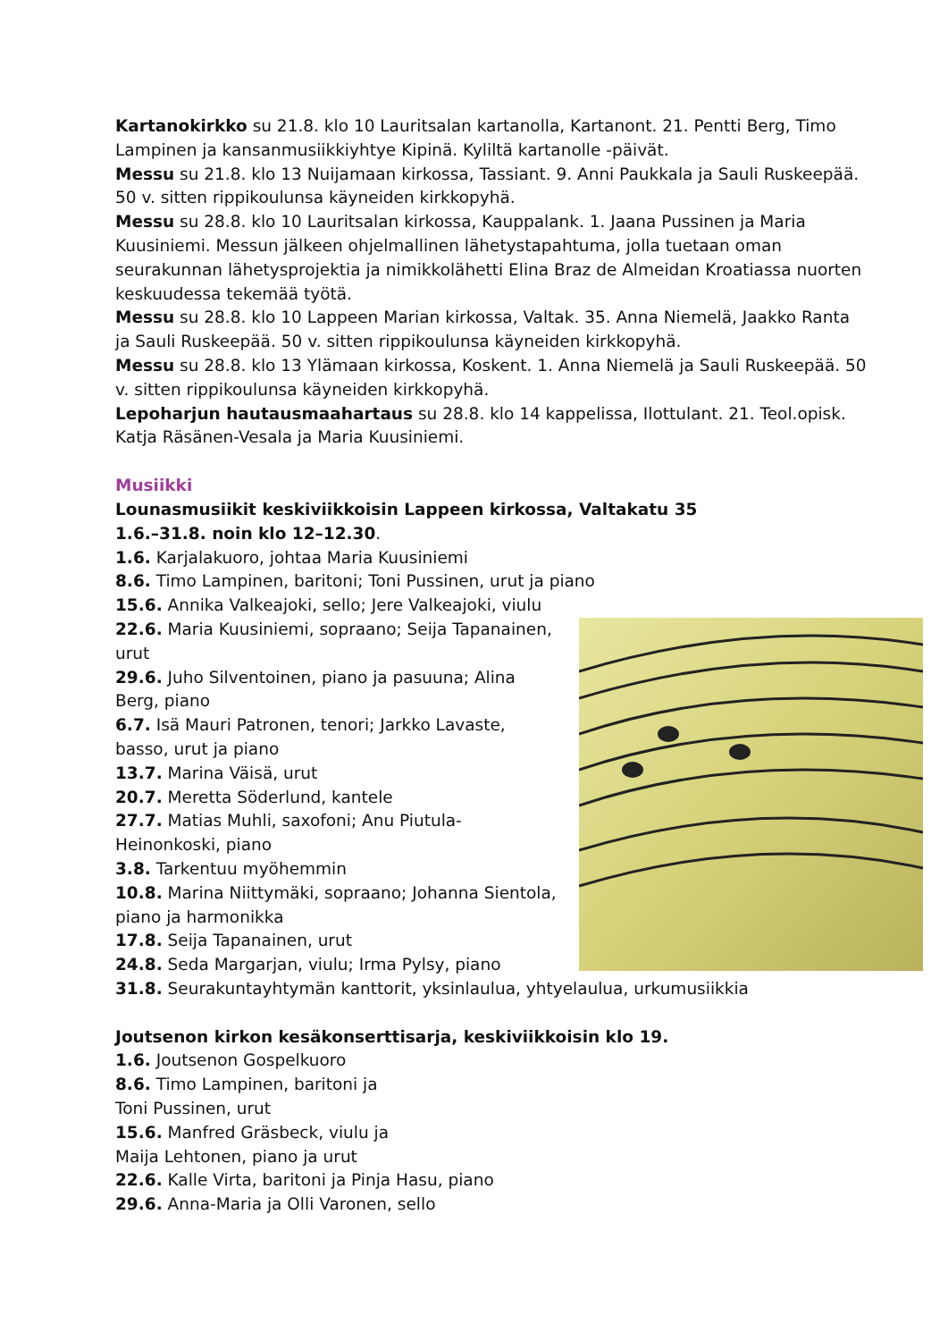Kartanokirkko su 21.8. klo 10 Lauritsalan kartanolla, Kartanont. 21. Pentti Berg, Timo Lampinen ja kansanmusiikkiyhtye Kipinä. Kyliltä kartanolle -päivät.
Messu su 21.8. klo 13 Nuijamaan kirkossa, Tassiant. 9. Anni Paukkala ja Sauli Ruskeepää. 50 v. sitten rippikoulunsa käyneiden kirkkopyhä.
Messu su 28.8. klo 10 Lauritsalan kirkossa, Kauppalank. 1. Jaana Pussinen ja Maria Kuusiniemi. Messun jälkeen ohjelmallinen lähetystapahtuma, jolla tuetaan oman seurakunnan lähetysprojektia ja nimikkolähetti Elina Braz de Almeidan Kroatiassa nuorten keskuudessa tekemää työtä.
Messu su 28.8. klo 10 Lappeen Marian kirkossa, Valtak. 35. Anna Niemelä, Jaakko Ranta ja Sauli Ruskeepää. 50 v. sitten rippikoulunsa käyneiden kirkkopyhä.
Messu su 28.8. klo 13 Ylämaan kirkossa, Koskent. 1. Anna Niemelä ja Sauli Ruskeepää. 50 v. sitten rippikoulunsa käyneiden kirkkopyhä.
Lepoharjun hautausmaahartaus su 28.8. klo 14 kappelissa, Ilottulant. 21. Teol.opisk. Katja Räsänen-Vesala ja Maria Kuusiniemi.
Musiikki
Lounasmusiikit keskiviikkoisin Lappeen kirkossa, Valtakatu 35
1.6.–31.8. noin klo 12–12.30.
1.6. Karjalakuoro, johtaa Maria Kuusiniemi
8.6. Timo Lampinen, baritoni; Toni Pussinen, urut ja piano
15.6. Annika Valkeajoki, sello; Jere Valkeajoki, viulu
22.6. Maria Kuusiniemi, sopraano; Seija Tapanainen, urut
29.6. Juho Silventoinen, piano ja pasuuna; Alina Berg, piano
6.7. Isä Mauri Patronen, tenori; Jarkko Lavaste, basso, urut ja piano
13.7. Marina Väisä, urut
20.7. Meretta Söderlund, kantele
27.7. Matias Muhli, saxofoni; Anu Piutula-Heinonkoski, piano
3.8. Tarkentuu myöhemmin
10.8. Marina Niittymäki, sopraano; Johanna Sientola, piano ja harmonikka
17.8. Seija Tapanainen, urut
24.8. Seda Margarjan, viulu; Irma Pylsy, piano
31.8. Seurakuntayhtymän kanttorit, yksinlaulua, yhtyelaulua, urkumusiikkia
Joutsenon kirkon kesäkonserttisarja, keskiviikkoisin klo 19.
1.6. Joutsenon Gospelkuoro
8.6. Timo Lampinen, baritoni ja
Toni Pussinen, urut
15.6. Manfred Gräsbeck, viulu ja
Maija Lehtonen, piano ja urut
22.6. Kalle Virta, baritoni ja Pinja Hasu, piano
29.6. Anna-Maria ja Olli Varonen, sello